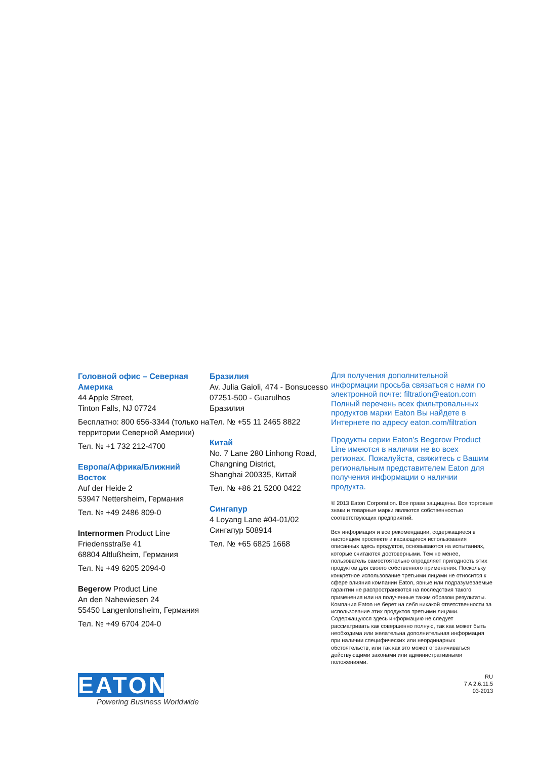Головной офис – Северная Америка
44 Apple Street,
Tinton Falls, NJ 07724
Бесплатно: 800 656-3344 (только на территории Северной Америки)
Тел. № +1 732 212-4700
Европа/Африка/Ближний Восток
Auf der Heide 2
53947 Nettersheim, Германия
Тел. № +49 2486 809-0
Internormen Product Line
Friedensstraße 41
68804 Altlußheim, Германия
Тел. № +49 6205 2094-0
Begerow Product Line
An den Nahewiesen 24
55450 Langenlonsheim, Германия
Тел. № +49 6704 204-0
Бразилия
Av. Julia Gaioli, 474 - Bonsucesso
07251-500 - Guarulhos
Бразилия
Тел. № +55 11 2465 8822
Китай
No. 7 Lane 280 Linhong Road, Changning District,
Shanghai 200335, Китай
Тел. № +86 21 5200 0422
Сингапур
4 Loyang Lane #04-01/02
Сингапур 508914
Тел. № +65 6825 1668
Для получения дополнительной информации просьба связаться с нами по электронной почте: filtration@eaton.com Полный перечень всех фильтровальных продуктов марки Eaton Вы найдете в Интернете по адресу eaton.com/filtration
Продукты серии Eaton’s Begerow Product Line имеются в наличии не во всех регионах. Пожалуйста, свяжитесь с Вашим региональным представителем Eaton для получения информации о наличии продукта.
© 2013 Eaton Corporation. Все права защищены. Все торговые знаки и товарные марки являются собственностью соответствующих предприятий.
Вся информация и все рекомендации, содержащиеся в настоящем проспекте и касающиеся использования описанных здесь продуктов, основываются на испытаниях, которые считаются достоверными. Тем не менее, пользователь самостоятельно определяет пригодность этих продуктов для своего собственного применения. Поскольку конкретное использование третьими лицами не относится к сфере влияния компании Eaton, явные или подразумеваемые гарантии не распространяются на последствия такого применения или на полученные таким образом результаты. Компания Eaton не берет на себя никакой ответственности за использование этих продуктов третьими лицами. Содержащуюся здесь информацию не следует рассматривать как совершенно полную, так как может быть необходима или желательна дополнительная информация при наличии специфических или неординарных обстоятельств, или так как это может ограничиваться действующими законами или административными положениями.
RU
7 A 2.6.11.5
03-2013
EATON
Powering Business Worldwide